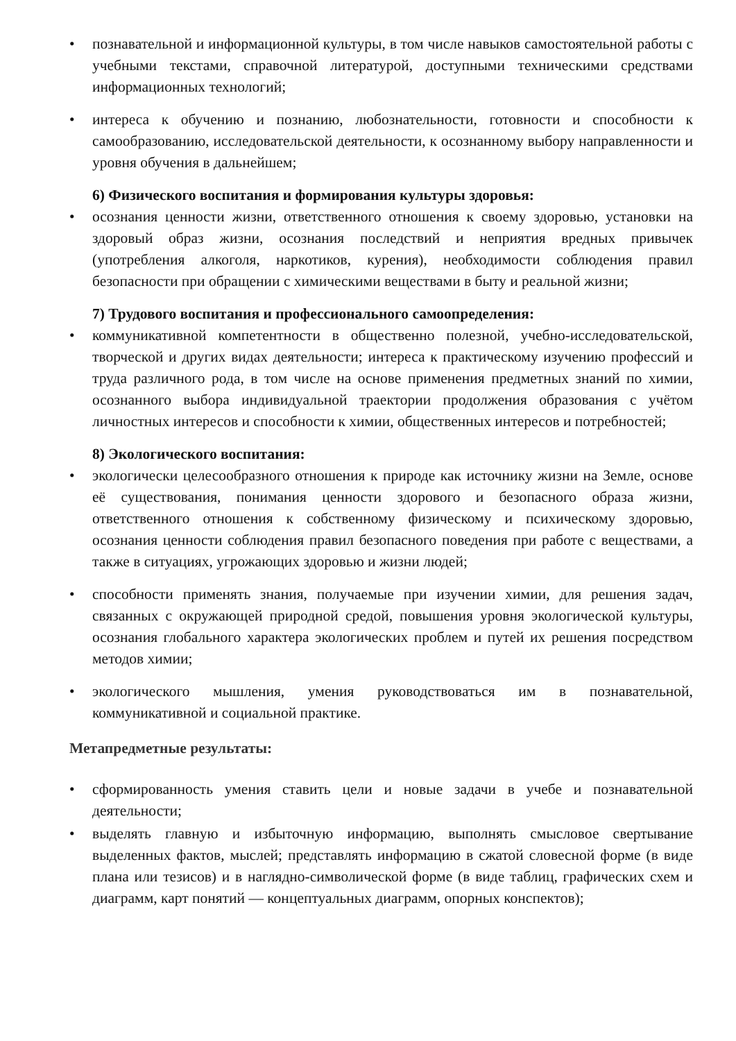• познавательной и информационной культуры, в том числе навыков самостоятельной работы с учебными текстами, справочной литературой, доступными техническими средствами информационных технологий;
• интереса к обучению и познанию, любознательности, готовности и способности к самообразованию, исследовательской деятельности, к осознанному выбору направленности и уровня обучения в дальнейшем;
6) Физического воспитания и формирования культуры здоровья:
• осознания ценности жизни, ответственного отношения к своему здоровью, установки на здоровый образ жизни, осознания последствий и неприятия вредных привычек (употребления алкоголя, наркотиков, курения), необходимости соблюдения правил безопасности при обращении с химическими веществами в быту и реальной жизни;
7) Трудового воспитания и профессионального самоопределения:
• коммуникативной компетентности в общественно полезной, учебно-исследовательской, творческой и других видах деятельности; интереса к практическому изучению профессий и труда различного рода, в том числе на основе применения предметных знаний по химии, осознанного выбора индивидуальной траектории продолжения образования с учётом личностных интересов и способности к химии, общественных интересов и потребностей;
8) Экологического воспитания:
• экологически целесообразного отношения к природе как источнику жизни на Земле, основе её существования, понимания ценности здорового и безопасного образа жизни, ответственного отношения к собственному физическому и психическому здоровью, осознания ценности соблюдения правил безопасного поведения при работе с веществами, а также в ситуациях, угрожающих здоровью и жизни людей;
• способности применять знания, получаемые при изучении химии, для решения задач, связанных с окружающей природной средой, повышения уровня экологической культуры, осознания глобального характера экологических проблем и путей их решения посредством методов химии;
• экологического мышления, умения руководствоваться им в познавательной, коммуникативной и социальной практике.
Метапредметные результаты:
• сформированность умения ставить цели и новые задачи в учебе и познавательной деятельности;
• выделять главную и избыточную информацию, выполнять смысловое свертывание выделенных фактов, мыслей; представлять информацию в сжатой словесной форме (в виде плана или тезисов) и в наглядно-символической форме (в виде таблиц, графических схем и диаграмм, карт понятий — концептуальных диаграмм, опорных конспектов);